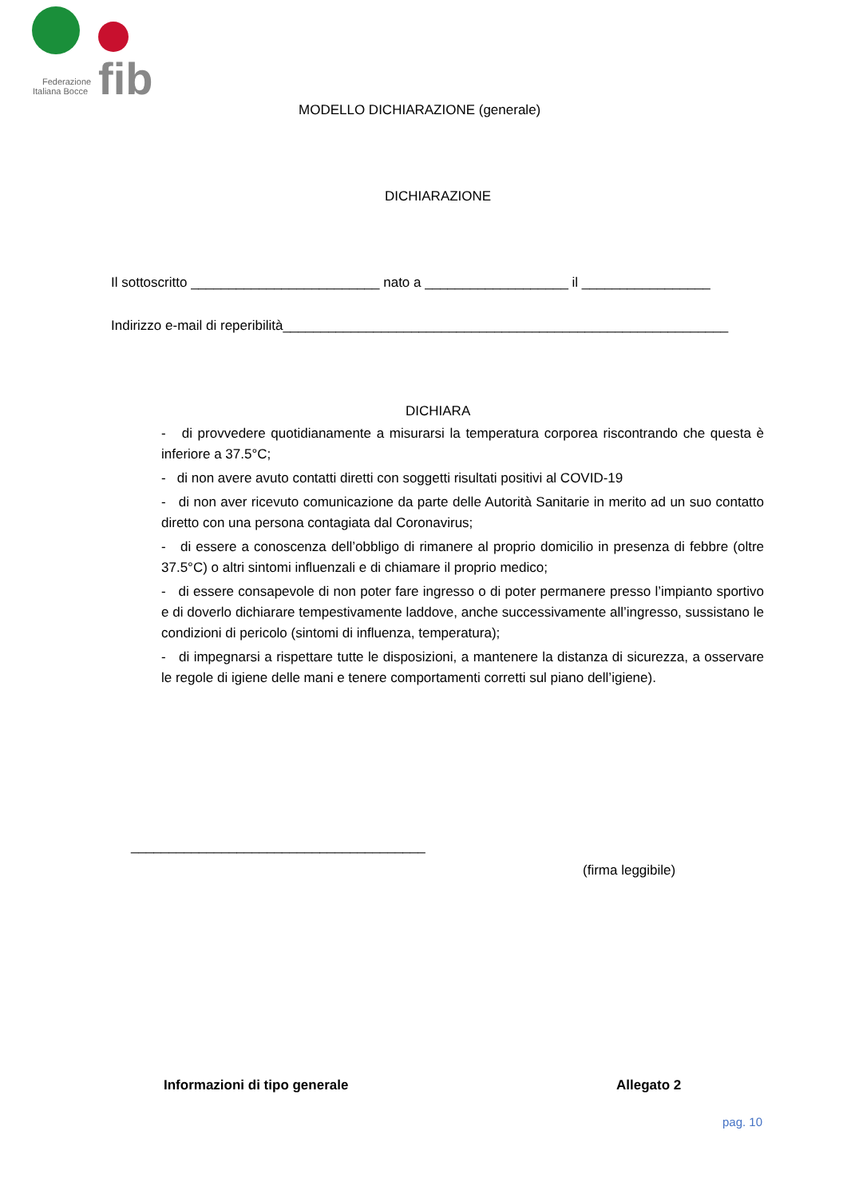fib
Federazione
Italiana Bocce
MODELLO DICHIARAZIONE (generale)
DICHIARAZIONE
Il sottoscritto _________________________ nato a ___________________ il _________________
Indirizzo e-mail di reperibilità___________________________________________________________
DICHIARA
- di provvedere quotidianamente a misurarsi la temperatura corporea riscontrando che questa è inferiore a 37.5°C;
- di non avere avuto contatti diretti con soggetti risultati positivi al COVID-19
- di non aver ricevuto comunicazione da parte delle Autorità Sanitarie in merito ad un suo contatto diretto con una persona contagiata dal Coronavirus;
- di essere a conoscenza dell’obbligo di rimanere al proprio domicilio in presenza di febbre (oltre 37.5°C) o altri sintomi influenzali e di chiamare il proprio medico;
- di essere consapevole di non poter fare ingresso o di poter permanere presso l’impianto sportivo e di doverlo dichiarare tempestivamente laddove, anche successivamente all’ingresso, sussistano le condizioni di pericolo (sintomi di influenza, temperatura);
- di impegnarsi a rispettare tutte le disposizioni, a mantenere la distanza di sicurezza, a osservare le regole di igiene delle mani e tenere comportamenti corretti sul piano dell’igiene).
_______________________________________
(firma leggibile)
Informazioni di tipo generale Allegato 2
pag. 10